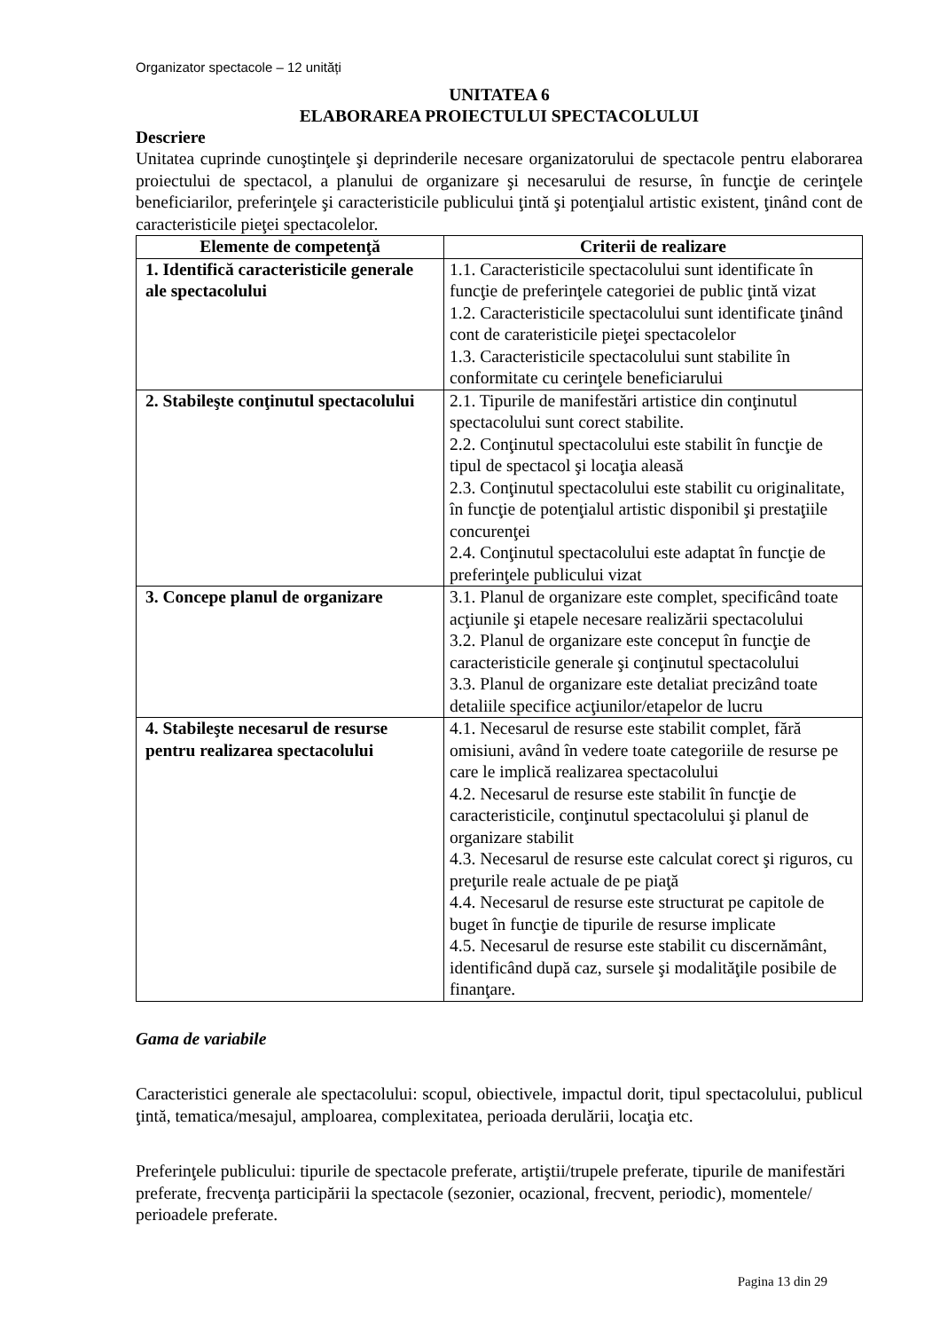Organizator spectacole – 12 unități
UNITATEA 6
ELABORAREA PROIECTULUI SPECTACOLULUI
Descriere
Unitatea cuprinde cunoştinţele şi deprinderile necesare organizatorului de spectacole pentru elaborarea proiectului de spectacol, a planului de organizare şi necesarului de resurse, în funcţie de cerinţele beneficiarilor, preferinţele şi caracteristicile publicului ţintă şi potenţialul artistic existent, ţinând cont de caracteristicile pieţei spectacolelor.
| Elemente de competenţă | Criterii de realizare |
| --- | --- |
| 1. Identifică caracteristicile generale ale spectacolului | 1.1. Caracteristicile spectacolului sunt identificate în funcţie de preferinţele categoriei de public ţintă vizat 1.2. Caracteristicile spectacolului sunt identificate ţinând cont de carateristicile pieţei spectacolelor 1.3. Caracteristicile spectacolului sunt stabilite în conformitate cu cerinţele beneficiarului |
| 2. Stabileşte conţinutul spectacolului | 2.1. Tipurile de manifestări artistice din conţinutul spectacolului sunt corect stabilite. 2.2. Conţinutul spectacolului este stabilit în funcţie de tipul de spectacol şi locaţia aleasă 2.3. Conţinutul spectacolului este stabilit cu originalitate, în funcţie de potenţialul artistic disponibil şi prestaţiile concurenţei 2.4. Conţinutul spectacolului este adaptat în funcţie de preferinţele publicului vizat |
| 3. Concepe planul de organizare | 3.1. Planul de organizare este complet, specificând toate acţiunile şi etapele necesare realizării spectacolului 3.2. Planul de organizare este conceput în funcţie de caracteristicile generale şi conţinutul spectacolului 3.3. Planul de organizare este detaliat precizând toate detaliile specifice acţiunilor/etapelor de lucru |
| 4. Stabileşte necesarul de resurse pentru realizarea spectacolului | 4.1. Necesarul de resurse este stabilit complet, fără omisiuni, având în vedere toate categoriile de resurse pe care le implică realizarea spectacolului 4.2. Necesarul de resurse este stabilit în funcţie de caracteristicile, conţinutul spectacolului şi planul de organizare stabilit 4.3. Necesarul de resurse este calculat corect şi riguros, cu preţurile reale actuale de pe piaţă 4.4. Necesarul de resurse este structurat pe capitole de buget în funcţie de tipurile de resurse implicate 4.5. Necesarul de resurse este stabilit cu discernământ, identificând după caz, sursele şi modalităţile posibile de finanţare. |
Gama de variabile
Caracteristici generale ale spectacolului: scopul, obiectivele, impactul dorit, tipul spectacolului, publicul ţintă, tematica/mesajul, amploarea, complexitatea, perioada derulării, locaţia etc.
Preferinţele publicului: tipurile de spectacole preferate, artiştii/trupele preferate, tipurile de manifestări preferate, frecvenţa participării la spectacole (sezonier, ocazional, frecvent, periodic), momentele/ perioadele preferate.
Pagina 13 din 29